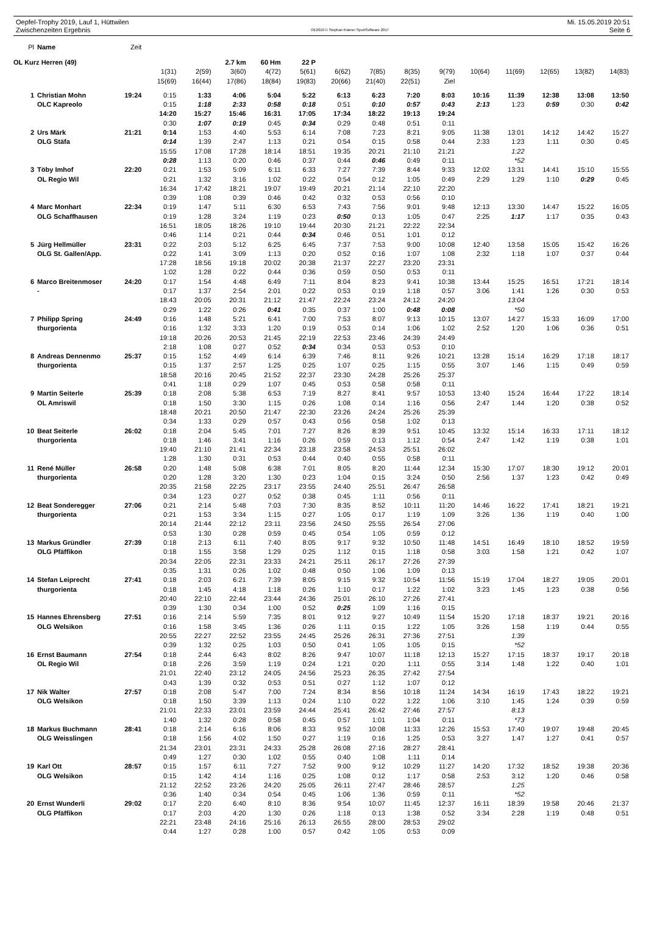Oepfel-Trophy 2019, Lauf 1, Hüttwilen Mi. 15.05.2019 20:51
Zwischenzeiten Ergebnis OE2010 © Stephan Krämer SportSoftware 2017 Seite 6
| Pl | Name | Zeit | | | | | | | | | | | | | | |
| --- | --- | --- | --- | --- | --- | --- | --- | --- | --- | --- | --- | --- | --- | --- | --- | --- |
| OL Kurz Herren (49) | | | | | 2.7 km | 60 Hm | 22 P | | | | | | | | | |
| | | | 1(31) | 2(59) | 3(60) | 4(72) | 5(61) | 6(62) | 7(85) | 8(35) | 9(79) | 10(64) | 11(69) | 12(65) | 13(82) | 14(83) |
| | | | 15(69) | 16(44) | 17(86) | 18(84) | 19(83) | 20(66) | 21(40) | 22(51) | Ziel | | | | | |
| 1 | Christian Mohn | 19:24 | 0:15 | 1:33 | 4:06 | 5:04 | 5:22 | 6:13 | 6:23 | 7:20 | 8:03 | 10:16 | 11:39 | 12:38 | 13:08 | 13:50 |
| | OLC Kapreolo | | 0:15 | 1:18 | 2:33 | 0:58 | 0:18 | 0:51 | 0:10 | 0:57 | 0:43 | 2:13 | 1:23 | 0:59 | 0:30 | 0:42 |
| | | | 14:20 | 15:27 | 15:46 | 16:31 | 17:05 | 17:34 | 18:22 | 19:13 | 19:24 | | | | | |
| | | | 0:30 | 1:07 | 0:19 | 0:45 | 0:34 | 0:29 | 0:48 | 0:51 | 0:11 | | | | | |
| 2 | Urs Märk | 21:21 | 0:14 | 1:53 | 4:40 | 5:53 | 6:14 | 7:08 | 7:23 | 8:21 | 9:05 | 11:38 | 13:01 | 14:12 | 14:42 | 15:27 |
| | OLG Stäfa | | 0:14 | 1:39 | 2:47 | 1:13 | 0:21 | 0:54 | 0:15 | 0:58 | 0:44 | 2:33 | 1:23 | 1:11 | 0:30 | 0:45 |
| | | | 15:55 | 17:08 | 17:28 | 18:14 | 18:51 | 19:35 | 20:21 | 21:10 | 21:21 | | 1:22 | | | |
| | | | 0:28 | 1:13 | 0:20 | 0:46 | 0:37 | 0:44 | 0:46 | 0:49 | 0:11 | | *52 | | | |
| 3 | Töby Imhof | 22:20 | 0:21 | 1:53 | 5:09 | 6:11 | 6:33 | 7:27 | 7:39 | 8:44 | 9:33 | 12:02 | 13:31 | 14:41 | 15:10 | 15:55 |
| | OL Regio Wil | | 0:21 | 1:32 | 3:16 | 1:02 | 0:22 | 0:54 | 0:12 | 1:05 | 0:49 | 2:29 | 1:29 | 1:10 | 0:29 | 0:45 |
| | | | 16:34 | 17:42 | 18:21 | 19:07 | 19:49 | 20:21 | 21:14 | 22:10 | 22:20 | | | | | |
| | | | 0:39 | 1:08 | 0:39 | 0:46 | 0:42 | 0:32 | 0:53 | 0:56 | 0:10 | | | | | |
| 4 | Marc Monhart | 22:34 | 0:19 | 1:47 | 5:11 | 6:30 | 6:53 | 7:43 | 7:56 | 9:01 | 9:48 | 12:13 | 13:30 | 14:47 | 15:22 | 16:05 |
| | OLG Schaffhausen | | 0:19 | 1:28 | 3:24 | 1:19 | 0:23 | 0:50 | 0:13 | 1:05 | 0:47 | 2:25 | 1:17 | 1:17 | 0:35 | 0:43 |
| | | | 16:51 | 18:05 | 18:26 | 19:10 | 19:44 | 20:30 | 21:21 | 22:22 | 22:34 | | | | | |
| | | | 0:46 | 1:14 | 0:21 | 0:44 | 0:34 | 0:46 | 0:51 | 1:01 | 0:12 | | | | | |
| 5 | Jürg Hellmüller | 23:31 | 0:22 | 2:03 | 5:12 | 6:25 | 6:45 | 7:37 | 7:53 | 9:00 | 10:08 | 12:40 | 13:58 | 15:05 | 15:42 | 16:26 |
| | OLG St. Gallen/App. | | 0:22 | 1:41 | 3:09 | 1:13 | 0:20 | 0:52 | 0:16 | 1:07 | 1:08 | 2:32 | 1:18 | 1:07 | 0:37 | 0:44 |
| | | | 17:28 | 18:56 | 19:18 | 20:02 | 20:38 | 21:37 | 22:27 | 23:20 | 23:31 | | | | | |
| | | | 1:02 | 1:28 | 0:22 | 0:44 | 0:36 | 0:59 | 0:50 | 0:53 | 0:11 | | | | | |
| 6 | Marco Breitenmoser | 24:20 | 0:17 | 1:54 | 4:48 | 6:49 | 7:11 | 8:04 | 8:23 | 9:41 | 10:38 | 13:44 | 15:25 | 16:51 | 17:21 | 18:14 |
| | - | | 0:17 | 1:37 | 2:54 | 2:01 | 0:22 | 0:53 | 0:19 | 1:18 | 0:57 | 3:06 | 1:41 | 1:26 | 0:30 | 0:53 |
| | | | 18:43 | 20:05 | 20:31 | 21:12 | 21:47 | 22:24 | 23:24 | 24:12 | 24:20 | | 13:04 | | | |
| | | | 0:29 | 1:22 | 0:26 | 0:41 | 0:35 | 0:37 | 1:00 | 0:48 | 0:08 | | *50 | | | |
| 7 | Philipp Spring | 24:49 | 0:16 | 1:48 | 5:21 | 6:41 | 7:00 | 7:53 | 8:07 | 9:13 | 10:15 | 13:07 | 14:27 | 15:33 | 16:09 | 17:00 |
| | thurgorienta | | 0:16 | 1:32 | 3:33 | 1:20 | 0:19 | 0:53 | 0:14 | 1:06 | 1:02 | 2:52 | 1:20 | 1:06 | 0:36 | 0:51 |
| | | | 19:18 | 20:26 | 20:53 | 21:45 | 22:19 | 22:53 | 23:46 | 24:39 | 24:49 | | | | | |
| | | | 2:18 | 1:08 | 0:27 | 0:52 | 0:34 | 0:34 | 0:53 | 0:53 | 0:10 | | | | | |
| 8 | Andreas Dennenmo | 25:37 | 0:15 | 1:52 | 4:49 | 6:14 | 6:39 | 7:46 | 8:11 | 9:26 | 10:21 | 13:28 | 15:14 | 16:29 | 17:18 | 18:17 |
| | thurgorienta | | 0:15 | 1:37 | 2:57 | 1:25 | 0:25 | 1:07 | 0:25 | 1:15 | 0:55 | 3:07 | 1:46 | 1:15 | 0:49 | 0:59 |
| | | | 18:58 | 20:16 | 20:45 | 21:52 | 22:37 | 23:30 | 24:28 | 25:26 | 25:37 | | | | | |
| | | | 0:41 | 1:18 | 0:29 | 1:07 | 0:45 | 0:53 | 0:58 | 0:58 | 0:11 | | | | | |
| 9 | Martin Seiterle | 25:39 | 0:18 | 2:08 | 5:38 | 6:53 | 7:19 | 8:27 | 8:41 | 9:57 | 10:53 | 13:40 | 15:24 | 16:44 | 17:22 | 18:14 |
| | OL Amriswil | | 0:18 | 1:50 | 3:30 | 1:15 | 0:26 | 1:08 | 0:14 | 1:16 | 0:56 | 2:47 | 1:44 | 1:20 | 0:38 | 0:52 |
| | | | 18:48 | 20:21 | 20:50 | 21:47 | 22:30 | 23:26 | 24:24 | 25:26 | 25:39 | | | | | |
| | | | 0:34 | 1:33 | 0:29 | 0:57 | 0:43 | 0:56 | 0:58 | 1:02 | 0:13 | | | | | |
| 10 | Beat Seiterle | 26:02 | 0:18 | 2:04 | 5:45 | 7:01 | 7:27 | 8:26 | 8:39 | 9:51 | 10:45 | 13:32 | 15:14 | 16:33 | 17:11 | 18:12 |
| | thurgorienta | | 0:18 | 1:46 | 3:41 | 1:16 | 0:26 | 0:59 | 0:13 | 1:12 | 0:54 | 2:47 | 1:42 | 1:19 | 0:38 | 1:01 |
| | | | 19:40 | 21:10 | 21:41 | 22:34 | 23:18 | 23:58 | 24:53 | 25:51 | 26:02 | | | | | |
| | | | 1:28 | 1:30 | 0:31 | 0:53 | 0:44 | 0:40 | 0:55 | 0:58 | 0:11 | | | | | |
| 11 | René Müller | 26:58 | 0:20 | 1:48 | 5:08 | 6:38 | 7:01 | 8:05 | 8:20 | 11:44 | 12:34 | 15:30 | 17:07 | 18:30 | 19:12 | 20:01 |
| | thurgorienta | | 0:20 | 1:28 | 3:20 | 1:30 | 0:23 | 1:04 | 0:15 | 3:24 | 0:50 | 2:56 | 1:37 | 1:23 | 0:42 | 0:49 |
| | | | 20:35 | 21:58 | 22:25 | 23:17 | 23:55 | 24:40 | 25:51 | 26:47 | 26:58 | | | | | |
| | | | 0:34 | 1:23 | 0:27 | 0:52 | 0:38 | 0:45 | 1:11 | 0:56 | 0:11 | | | | | |
| 12 | Beat Sonderegger | 27:06 | 0:21 | 2:14 | 5:48 | 7:03 | 7:30 | 8:35 | 8:52 | 10:11 | 11:20 | 14:46 | 16:22 | 17:41 | 18:21 | 19:21 |
| | thurgorienta | | 0:21 | 1:53 | 3:34 | 1:15 | 0:27 | 1:05 | 0:17 | 1:19 | 1:09 | 3:26 | 1:36 | 1:19 | 0:40 | 1:00 |
| | | | 20:14 | 21:44 | 22:12 | 23:11 | 23:56 | 24:50 | 25:55 | 26:54 | 27:06 | | | | | |
| | | | 0:53 | 1:30 | 0:28 | 0:59 | 0:45 | 0:54 | 1:05 | 0:59 | 0:12 | | | | | |
| 13 | Markus Gründler | 27:39 | 0:18 | 2:13 | 6:11 | 7:40 | 8:05 | 9:17 | 9:32 | 10:50 | 11:48 | 14:51 | 16:49 | 18:10 | 18:52 | 19:59 |
| | OLG Pfäffikon | | 0:18 | 1:55 | 3:58 | 1:29 | 0:25 | 1:12 | 0:15 | 1:18 | 0:58 | 3:03 | 1:58 | 1:21 | 0:42 | 1:07 |
| | | | 20:34 | 22:05 | 22:31 | 23:33 | 24:21 | 25:11 | 26:17 | 27:26 | 27:39 | | | | | |
| | | | 0:35 | 1:31 | 0:26 | 1:02 | 0:48 | 0:50 | 1:06 | 1:09 | 0:13 | | | | | |
| 14 | Stefan Leiprecht | 27:41 | 0:18 | 2:03 | 6:21 | 7:39 | 8:05 | 9:15 | 9:32 | 10:54 | 11:56 | 15:19 | 17:04 | 18:27 | 19:05 | 20:01 |
| | thurgorienta | | 0:18 | 1:45 | 4:18 | 1:18 | 0:26 | 1:10 | 0:17 | 1:22 | 1:02 | 3:23 | 1:45 | 1:23 | 0:38 | 0:56 |
| | | | 20:40 | 22:10 | 22:44 | 23:44 | 24:36 | 25:01 | 26:10 | 27:26 | 27:41 | | | | | |
| | | | 0:39 | 1:30 | 0:34 | 1:00 | 0:52 | 0:25 | 1:09 | 1:16 | 0:15 | | | | | |
| 15 | Hannes Ehrensberg | 27:51 | 0:16 | 2:14 | 5:59 | 7:35 | 8:01 | 9:12 | 9:27 | 10:49 | 11:54 | 15:20 | 17:18 | 18:37 | 19:21 | 20:16 |
| | OLG Welsikon | | 0:16 | 1:58 | 3:45 | 1:36 | 0:26 | 1:11 | 0:15 | 1:22 | 1:05 | 3:26 | 1:58 | 1:19 | 0:44 | 0:55 |
| | | | 20:55 | 22:27 | 22:52 | 23:55 | 24:45 | 25:26 | 26:31 | 27:36 | 27:51 | | 1:39 | | | |
| | | | 0:39 | 1:32 | 0:25 | 1:03 | 0:50 | 0:41 | 1:05 | 1:05 | 0:15 | | *52 | | | |
| 16 | Ernst Baumann | 27:54 | 0:18 | 2:44 | 6:43 | 8:02 | 8:26 | 9:47 | 10:07 | 11:18 | 12:13 | 15:27 | 17:15 | 18:37 | 19:17 | 20:18 |
| | OL Regio Wil | | 0:18 | 2:26 | 3:59 | 1:19 | 0:24 | 1:21 | 0:20 | 1:11 | 0:55 | 3:14 | 1:48 | 1:22 | 0:40 | 1:01 |
| | | | 21:01 | 22:40 | 23:12 | 24:05 | 24:56 | 25:23 | 26:35 | 27:42 | 27:54 | | | | | |
| | | | 0:43 | 1:39 | 0:32 | 0:53 | 0:51 | 0:27 | 1:12 | 1:07 | 0:12 | | | | | |
| 17 | Nik Walter | 27:57 | 0:18 | 2:08 | 5:47 | 7:00 | 7:24 | 8:34 | 8:56 | 10:18 | 11:24 | 14:34 | 16:19 | 17:43 | 18:22 | 19:21 |
| | OLG Welsikon | | 0:18 | 1:50 | 3:39 | 1:13 | 0:24 | 1:10 | 0:22 | 1:22 | 1:06 | 3:10 | 1:45 | 1:24 | 0:39 | 0:59 |
| | | | 21:01 | 22:33 | 23:01 | 23:59 | 24:44 | 25:41 | 26:42 | 27:46 | 27:57 | | 8:13 | | | |
| | | | 1:40 | 1:32 | 0:28 | 0:58 | 0:45 | 0:57 | 1:01 | 1:04 | 0:11 | | *73 | | | |
| 18 | Markus Buchmann | 28:41 | 0:18 | 2:14 | 6:16 | 8:06 | 8:33 | 9:52 | 10:08 | 11:33 | 12:26 | 15:53 | 17:40 | 19:07 | 19:48 | 20:45 |
| | OLG Weisslingen | | 0:18 | 1:56 | 4:02 | 1:50 | 0:27 | 1:19 | 0:16 | 1:25 | 0:53 | 3:27 | 1:47 | 1:27 | 0:41 | 0:57 |
| | | | 21:34 | 23:01 | 23:31 | 24:33 | 25:28 | 26:08 | 27:16 | 28:27 | 28:41 | | | | | |
| | | | 0:49 | 1:27 | 0:30 | 1:02 | 0:55 | 0:40 | 1:08 | 1:11 | 0:14 | | | | | |
| 19 | Karl Ott | 28:57 | 0:15 | 1:57 | 6:11 | 7:27 | 7:52 | 9:00 | 9:12 | 10:29 | 11:27 | 14:20 | 17:32 | 18:52 | 19:38 | 20:36 |
| | OLG Welsikon | | 0:15 | 1:42 | 4:14 | 1:16 | 0:25 | 1:08 | 0:12 | 1:17 | 0:58 | 2:53 | 3:12 | 1:20 | 0:46 | 0:58 |
| | | | 21:12 | 22:52 | 23:26 | 24:20 | 25:05 | 26:11 | 27:47 | 28:46 | 28:57 | | 1:25 | | | |
| | | | 0:36 | 1:40 | 0:34 | 0:54 | 0:45 | 1:06 | 1:36 | 0:59 | 0:11 | | *52 | | | |
| 20 | Ernst Wunderli | 29:02 | 0:17 | 2:20 | 6:40 | 8:10 | 8:36 | 9:54 | 10:07 | 11:45 | 12:37 | 16:11 | 18:39 | 19:58 | 20:46 | 21:37 |
| | OLG Pfäffikon | | 0:17 | 2:03 | 4:20 | 1:30 | 0:26 | 1:18 | 0:13 | 1:38 | 0:52 | 3:34 | 2:28 | 1:19 | 0:48 | 0:51 |
| | | | 22:21 | 23:48 | 24:16 | 25:16 | 26:13 | 26:55 | 28:00 | 28:53 | 29:02 | | | | | |
| | | | 0:44 | 1:27 | 0:28 | 1:00 | 0:57 | 0:42 | 1:05 | 0:53 | 0:09 | | | | | |